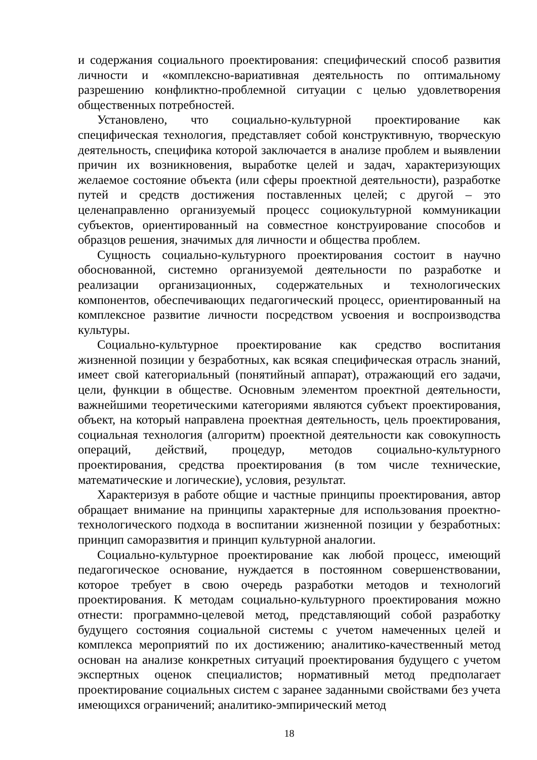и содержания социального проектирования: специфический способ развития личности и «комплексно-вариативная деятельность по оптимальному разрешению конфликтно-проблемной ситуации с целью удовлетворения общественных потребностей.
Установлено, что социально-культурной проектирование как специфическая технология, представляет собой конструктивную, творческую деятельность, специфика которой заключается в анализе проблем и выявлении причин их возникновения, выработке целей и задач, характеризующих желаемое состояние объекта (или сферы проектной деятельности), разработке путей и средств достижения поставленных целей; с другой – это целенаправленно организуемый процесс социокультурной коммуникации субъектов, ориентированный на совместное конструирование способов и образцов решения, значимых для личности и общества проблем.
Сущность социально-культурного проектирования состоит в научно обоснованной, системно организуемой деятельности по разработке и реализации организационных, содержательных и технологических компонентов, обеспечивающих педагогический процесс, ориентированный на комплексное развитие личности посредством усвоения и воспроизводства культуры.
Социально-культурное проектирование как средство воспитания жизненной позиции у безработных, как всякая специфическая отрасль знаний, имеет свой категориальный (понятийный аппарат), отражающий его задачи, цели, функции в обществе. Основным элементом проектной деятельности, важнейшими теоретическими категориями являются субъект проектирования, объект, на который направлена проектная деятельность, цель проектирования, социальная технология (алгоритм) проектной деятельности как совокупность операций, действий, процедур, методов социально-культурного проектирования, средства проектирования (в том числе технические, математические и логические), условия, результат.
Характеризуя в работе общие и частные принципы проектирования, автор обращает внимание на принципы характерные для использования проектно-технологического подхода в воспитании жизненной позиции у безработных: принцип саморазвития и принцип культурной аналогии.
Социально-культурное проектирование как любой процесс, имеющий педагогическое основание, нуждается в постоянном совершенствовании, которое требует в свою очередь разработки методов и технологий проектирования. К методам социально-культурного проектирования можно отнести: программно-целевой метод, представляющий собой разработку будущего состояния социальной системы с учетом намеченных целей и комплекса мероприятий по их достижению; аналитико-качественный метод основан на анализе конкретных ситуаций проектирования будущего с учетом экспертных оценок специалистов; нормативный метод предполагает проектирование социальных систем с заранее заданными свойствами без учета имеющихся ограничений; аналитико-эмпирический метод
18